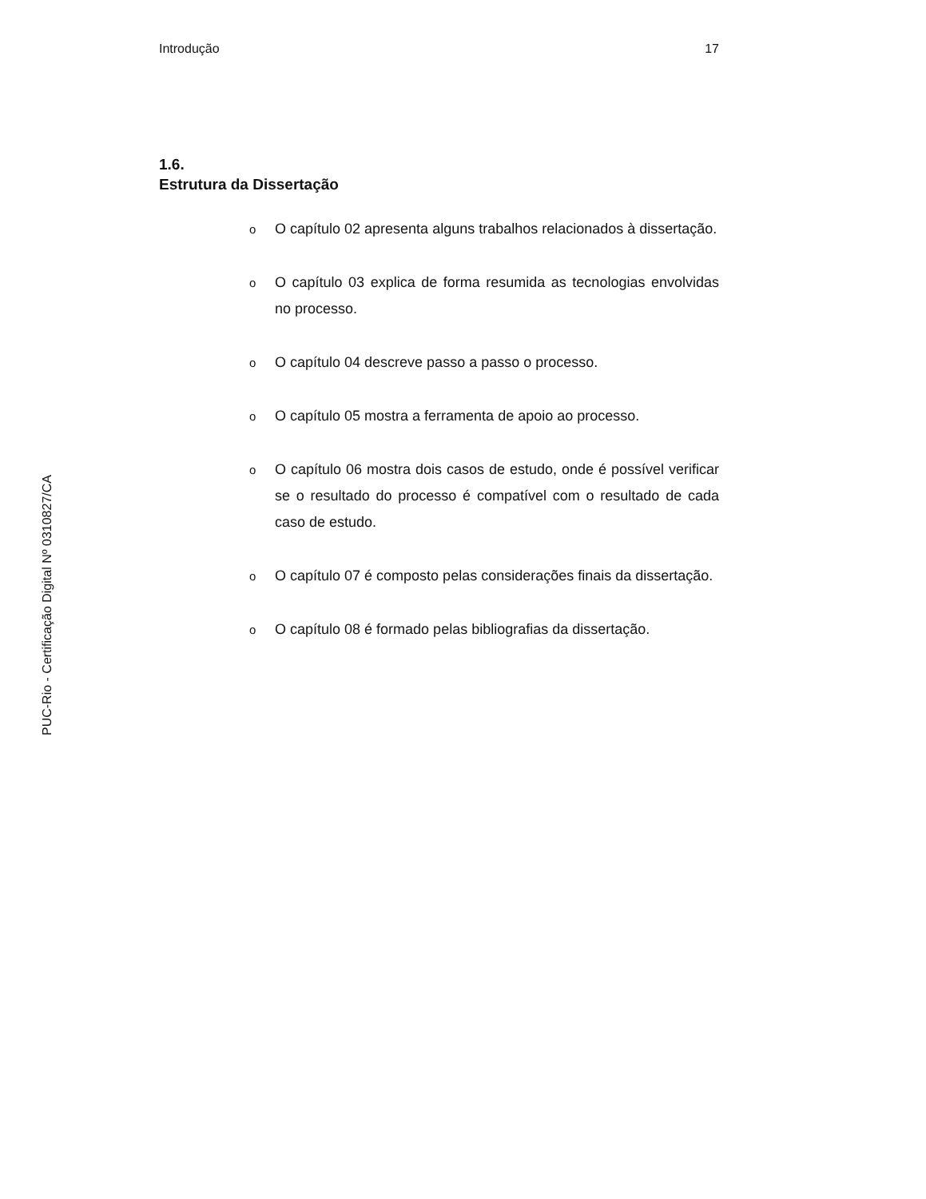Introdução 17
PUC-Rio - Certificação Digital Nº 0310827/CA
1.6.
Estrutura da Dissertação
o O capítulo 02 apresenta alguns trabalhos relacionados à dissertação.
o O capítulo 03 explica de forma resumida as tecnologias envolvidas no processo.
o O capítulo 04 descreve passo a passo o processo.
o O capítulo 05 mostra a ferramenta de apoio ao processo.
o O capítulo 06 mostra dois casos de estudo, onde é possível verificar se o resultado do processo é compatível com o resultado de cada caso de estudo.
o O capítulo 07 é composto pelas considerações finais da dissertação.
o O capítulo 08 é formado pelas bibliografias da dissertação.